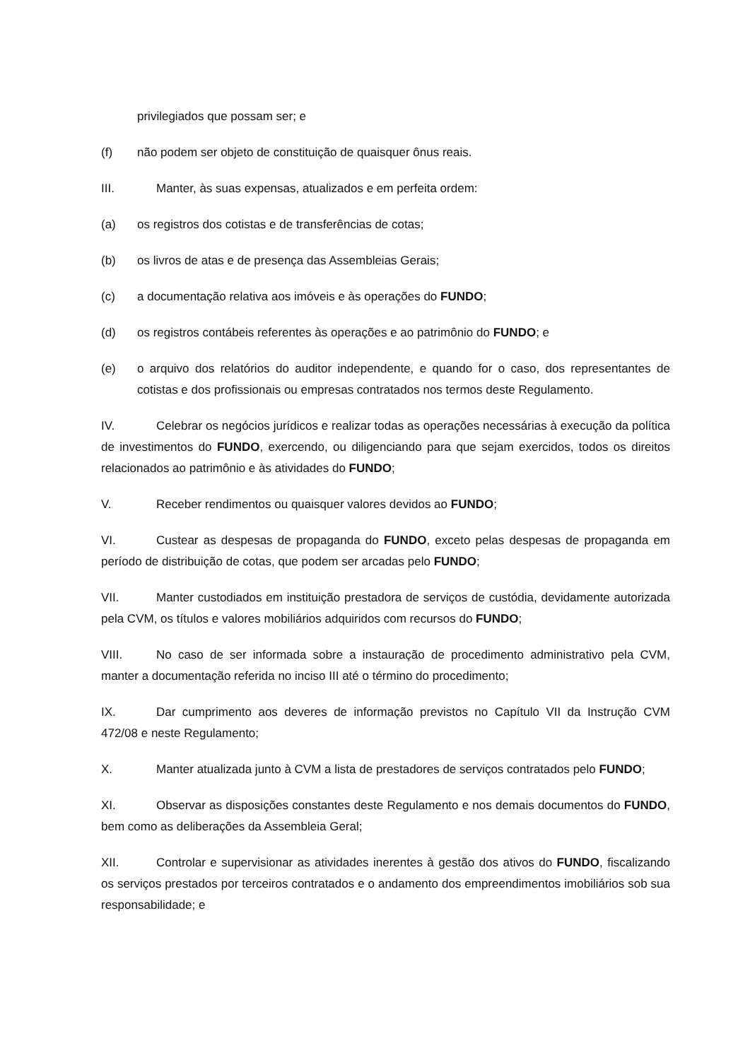privilegiados que possam ser; e
(f) não podem ser objeto de constituição de quaisquer ônus reais.
III. Manter, às suas expensas, atualizados e em perfeita ordem:
(a) os registros dos cotistas e de transferências de cotas;
(b) os livros de atas e de presença das Assembleias Gerais;
(c) a documentação relativa aos imóveis e às operações do FUNDO;
(d) os registros contábeis referentes às operações e ao patrimônio do FUNDO; e
(e) o arquivo dos relatórios do auditor independente, e quando for o caso, dos representantes de cotistas e dos profissionais ou empresas contratados nos termos deste Regulamento.
IV. Celebrar os negócios jurídicos e realizar todas as operações necessárias à execução da política de investimentos do FUNDO, exercendo, ou diligenciando para que sejam exercidos, todos os direitos relacionados ao patrimônio e às atividades do FUNDO;
V. Receber rendimentos ou quaisquer valores devidos ao FUNDO;
VI. Custear as despesas de propaganda do FUNDO, exceto pelas despesas de propaganda em período de distribuição de cotas, que podem ser arcadas pelo FUNDO;
VII. Manter custodiados em instituição prestadora de serviços de custódia, devidamente autorizada pela CVM, os títulos e valores mobiliários adquiridos com recursos do FUNDO;
VIII. No caso de ser informada sobre a instauração de procedimento administrativo pela CVM, manter a documentação referida no inciso III até o término do procedimento;
IX. Dar cumprimento aos deveres de informação previstos no Capítulo VII da Instrução CVM 472/08 e neste Regulamento;
X. Manter atualizada junto à CVM a lista de prestadores de serviços contratados pelo FUNDO;
XI. Observar as disposições constantes deste Regulamento e nos demais documentos do FUNDO, bem como as deliberações da Assembleia Geral;
XII. Controlar e supervisionar as atividades inerentes à gestão dos ativos do FUNDO, fiscalizando os serviços prestados por terceiros contratados e o andamento dos empreendimentos imobiliários sob sua responsabilidade; e